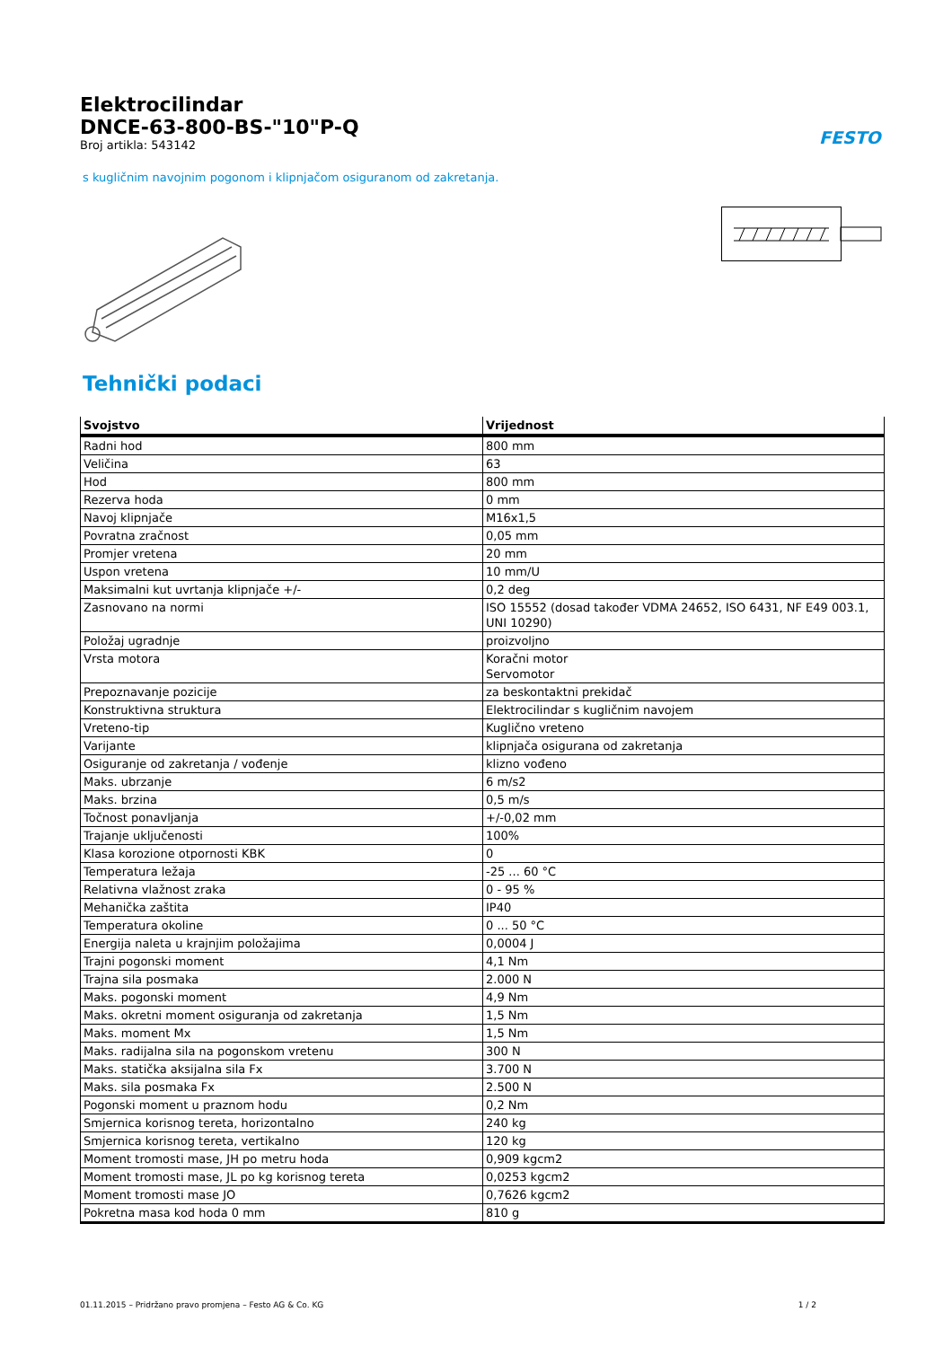Elektrocilindar
DNCE-63-800-BS-"10"P-Q
Broj artikla: 543142
FESTO
s kugličnim navojnim pogonom i klipnjačom osiguranom od zakretanja.
Tehnički podaci
| Svojstvo | Vrijednost |
| --- | --- |
| Radni hod | 800 mm |
| Veličina | 63 |
| Hod | 800 mm |
| Rezerva hoda | 0 mm |
| Navoj klipnjače | M16x1,5 |
| Povratna zračnost | 0,05 mm |
| Promjer vretena | 20 mm |
| Uspon vretena | 10 mm/U |
| Maksimalni kut uvrtanja klipnjače +/- | 0,2 deg |
| Zasnovano na normi | ISO 15552 (dosad također VDMA 24652, ISO 6431, NF E49 003.1, UNI 10290) |
| Položaj ugradnje | proizvoljno |
| Vrsta motora | Koračni motor Servomotor |
| Prepoznavanje pozicije | za beskontaktni prekidač |
| Konstruktivna struktura | Elektrocilindar s kugličnim navojem |
| Vreteno-tip | Kuglično vreteno |
| Varijante | klipnjača osigurana od zakretanja |
| Osiguranje od zakretanja / vođenje | klizno vođeno |
| Maks. ubrzanje | 6 m/s2 |
| Maks. brzina | 0,5 m/s |
| Točnost ponavljanja | +/-0,02 mm |
| Trajanje uključenosti | 100% |
| Klasa korozione otpornosti KBK | 0 |
| Temperatura ležaja | -25 ... 60 °C |
| Relativna vlažnost zraka | 0 - 95 % |
| Mehanička zaštita | IP40 |
| Temperatura okoline | 0 ... 50 °C |
| Energija naleta u krajnjim položajima | 0,0004 J |
| Trajni pogonski moment | 4,1 Nm |
| Trajna sila posmaka | 2.000 N |
| Maks. pogonski moment | 4,9 Nm |
| Maks. okretni moment osiguranja od zakretanja | 1,5 Nm |
| Maks. moment Mx | 1,5 Nm |
| Maks. radijalna sila na pogonskom vretenu | 300 N |
| Maks. statička aksijalna sila Fx | 3.700 N |
| Maks. sila posmaka Fx | 2.500 N |
| Pogonski moment u praznom hodu | 0,2 Nm |
| Smjernica korisnog tereta, horizontalno | 240 kg |
| Smjernica korisnog tereta, vertikalno | 120 kg |
| Moment tromosti mase, JH po metru hoda | 0,909 kgcm2 |
| Moment tromosti mase, JL po kg korisnog tereta | 0,0253 kgcm2 |
| Moment tromosti mase JO | 0,7626 kgcm2 |
| Pokretna masa kod hoda 0 mm | 810 g |
01.11.2015 – Pridržano pravo promjena – Festo AG & Co. KG 1 / 2